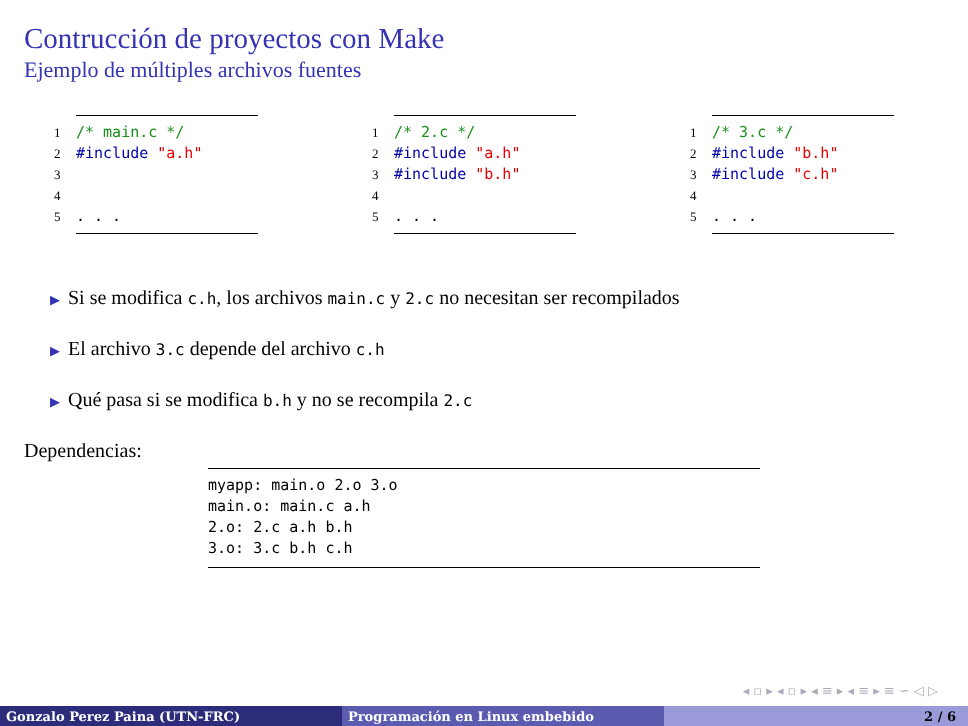Contrucción de proyectos con Make
Ejemplo de múltiples archivos fuentes
1/* main.c */
2#include "a.h"
3
4
5. . .
1/* 2.c */
2#include "a.h"
3#include "b.h"
4
5. . .
1/* 3.c */
2#include "b.h"
3#include "c.h"
4
5. . .
▶ Si se modifica c.h, los archivos main.c y 2.c no necesitan ser recompilados
▶ El archivo 3.c depende del archivo c.h
▶ Qué pasa si se modifica b.h y no se recompila 2.c
Dependencias:
myapp: main.o 2.o 3.o main.o: main.c a.h 2.o: 2.c a.h b.h 3.o: 3.c b.h c.h
◂ ▫ ▸ ◂ ▫ ▸ ◂ ≡ ▸ ◂ ≡ ▸ ≡ ∽ ◁ ▷
Gonzalo Perez Paina (UTN-FRC) Programación en Linux embebido 2 / 6